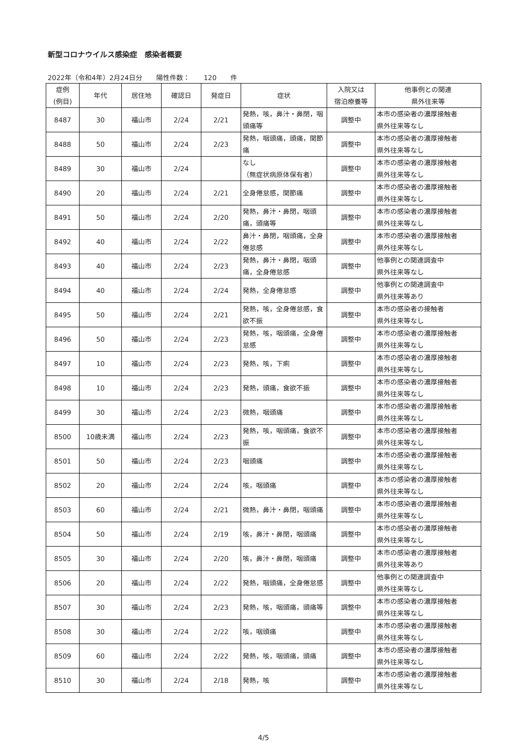新型コロナウイルス感染症　感染者概要
2022年（令和4年）2月24日分 陽性件数： 120 件
| 症例 (例目) | 年代 | 居住地 | 確認日 | 発症日 | 症状 | 入院又は 宿泊療養等 | 他事例との関連 県外往来等 |
| --- | --- | --- | --- | --- | --- | --- | --- |
| 8487 | 30 | 福山市 | 2/24 | 2/21 | 発熱，咳，鼻汁・鼻閉，咽頭痛等 | 調整中 | 本市の感染者の濃厚接触者 県外往来等なし |
| 8488 | 50 | 福山市 | 2/24 | 2/23 | 発熱，咽頭痛，頭痛，関節痛 | 調整中 | 本市の感染者の濃厚接触者 県外往来等なし |
| 8489 | 30 | 福山市 | 2/24 | | なし （無症状病原体保有者） | 調整中 | 本市の感染者の濃厚接触者 県外往来等なし |
| 8490 | 20 | 福山市 | 2/24 | 2/21 | 全身倦怠感，関節痛 | 調整中 | 本市の感染者の濃厚接触者 県外往来等なし |
| 8491 | 50 | 福山市 | 2/24 | 2/20 | 発熱，鼻汁・鼻閉，咽頭痛，頭痛等 | 調整中 | 本市の感染者の濃厚接触者 県外往来等なし |
| 8492 | 40 | 福山市 | 2/24 | 2/22 | 鼻汁・鼻閉，咽頭痛，全身倦怠感 | 調整中 | 本市の感染者の濃厚接触者 県外往来等なし |
| 8493 | 40 | 福山市 | 2/24 | 2/23 | 発熱，鼻汁・鼻閉，咽頭痛，全身倦怠感 | 調整中 | 他事例との関連調査中 県外往来等なし |
| 8494 | 40 | 福山市 | 2/24 | 2/24 | 発熱，全身倦怠感 | 調整中 | 他事例との関連調査中 県外往来等あり |
| 8495 | 50 | 福山市 | 2/24 | 2/21 | 発熱，咳，全身倦怠感，食欲不振 | 調整中 | 本市の感染者の接触者 県外往来等なし |
| 8496 | 50 | 福山市 | 2/24 | 2/23 | 発熱，咳，咽頭痛，全身倦怠感 | 調整中 | 本市の感染者の濃厚接触者 県外往来等なし |
| 8497 | 10 | 福山市 | 2/24 | 2/23 | 発熱，咳，下痢 | 調整中 | 本市の感染者の濃厚接触者 県外往来等なし |
| 8498 | 10 | 福山市 | 2/24 | 2/23 | 発熱，頭痛，食欲不振 | 調整中 | 本市の感染者の濃厚接触者 県外往来等なし |
| 8499 | 30 | 福山市 | 2/24 | 2/23 | 微熱，咽頭痛 | 調整中 | 本市の感染者の濃厚接触者 県外往来等なし |
| 8500 | 10歳未満 | 福山市 | 2/24 | 2/23 | 発熱，咳，咽頭痛，食欲不振 | 調整中 | 本市の感染者の濃厚接触者 県外往来等なし |
| 8501 | 50 | 福山市 | 2/24 | 2/23 | 咽頭痛 | 調整中 | 本市の感染者の濃厚接触者 県外往来等なし |
| 8502 | 20 | 福山市 | 2/24 | 2/24 | 咳，咽頭痛 | 調整中 | 本市の感染者の濃厚接触者 県外往来等なし |
| 8503 | 60 | 福山市 | 2/24 | 2/21 | 微熱，鼻汁・鼻閉，咽頭痛 | 調整中 | 本市の感染者の濃厚接触者 県外往来等なし |
| 8504 | 50 | 福山市 | 2/24 | 2/19 | 咳，鼻汁・鼻閉，咽頭痛 | 調整中 | 本市の感染者の濃厚接触者 県外往来等なし |
| 8505 | 30 | 福山市 | 2/24 | 2/20 | 咳，鼻汁・鼻閉，咽頭痛 | 調整中 | 本市の感染者の濃厚接触者 県外往来等あり |
| 8506 | 20 | 福山市 | 2/24 | 2/22 | 発熱，咽頭痛，全身倦怠感 | 調整中 | 他事例との関連調査中 県外往来等なし |
| 8507 | 30 | 福山市 | 2/24 | 2/23 | 発熱，咳，咽頭痛，頭痛等 | 調整中 | 本市の感染者の濃厚接触者 県外往来等なし |
| 8508 | 30 | 福山市 | 2/24 | 2/22 | 咳，咽頭痛 | 調整中 | 本市の感染者の濃厚接触者 県外往来等なし |
| 8509 | 60 | 福山市 | 2/24 | 2/22 | 発熱，咳，咽頭痛，頭痛 | 調整中 | 本市の感染者の濃厚接触者 県外往来等なし |
| 8510 | 30 | 福山市 | 2/24 | 2/18 | 発熱，咳 | 調整中 | 本市の感染者の濃厚接触者 県外往来等なし |
4/5